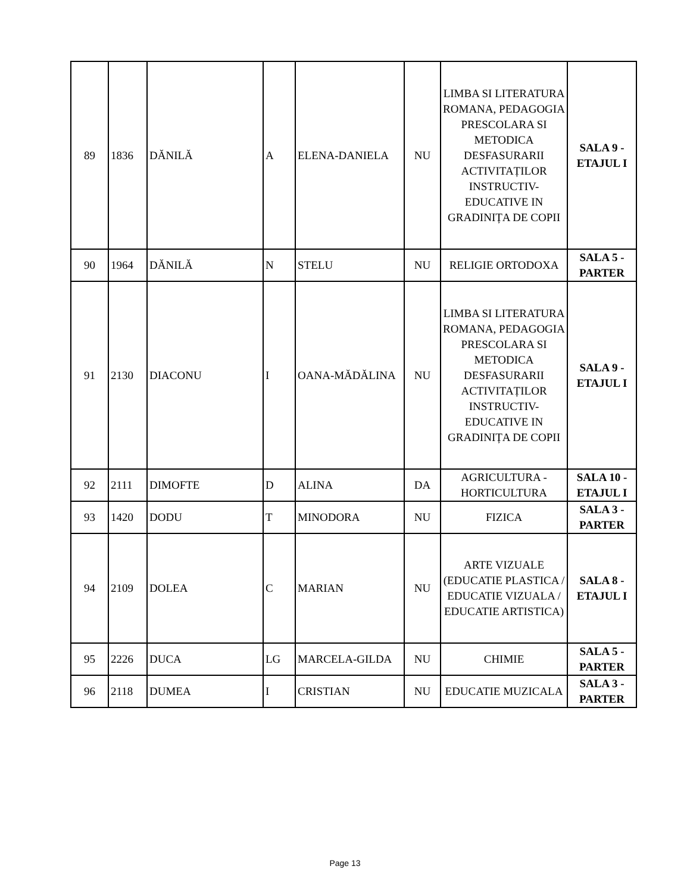| 89 | 1836 | DĂNILĂ | A | ELENA-DANIELA | NU | LIMBA SI LITERATURA ROMANA, PEDAGOGIA PRESCOLARA SI METODICA DESFASURARII ACTIVITAȚILOR INSTRUCTIV-EDUCATIVE IN GRADINIȚA DE COPII | SALA 9 - ETAJUL I |
| 90 | 1964 | DĂNILĂ | N | STELU | NU | RELIGIE ORTODOXA | SALA 5 - PARTER |
| 91 | 2130 | DIACONU | I | OANA-MĂDĂLINA | NU | LIMBA SI LITERATURA ROMANA, PEDAGOGIA PRESCOLARA SI METODICA DESFASURARII ACTIVITAȚILOR INSTRUCTIV-EDUCATIVE IN GRADINIȚA DE COPII | SALA 9 - ETAJUL I |
| 92 | 2111 | DIMOFTE | D | ALINA | DA | AGRICULTURA - HORTICULTURA | SALA 10 - ETAJUL I |
| 93 | 1420 | DODU | T | MINODORA | NU | FIZICA | SALA 3 - PARTER |
| 94 | 2109 | DOLEA | C | MARIAN | NU | ARTE VIZUALE (EDUCATIE PLASTICA / EDUCATIE VIZUALA / EDUCATIE ARTISTICA) | SALA 8 - ETAJUL I |
| 95 | 2226 | DUCA | LG | MARCELA-GILDA | NU | CHIMIE | SALA 5 - PARTER |
| 96 | 2118 | DUMEA | I | CRISTIAN | NU | EDUCATIE MUZICALA | SALA 3 - PARTER |
Page 13